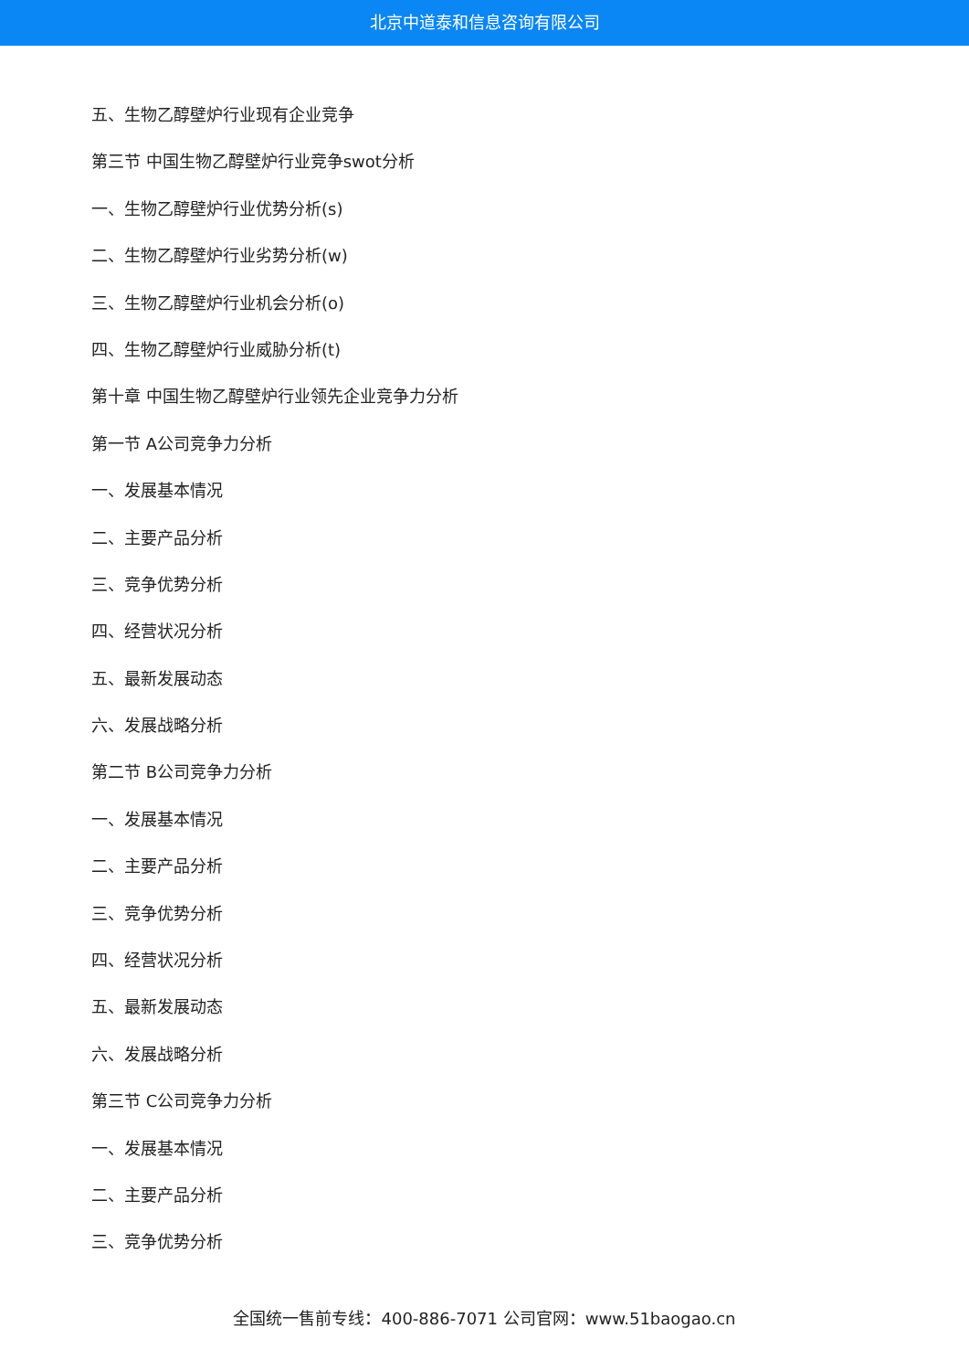北京中道泰和信息咨询有限公司
五、生物乙醇壁炉行业现有企业竞争
第三节 中国生物乙醇壁炉行业竞争swot分析
一、生物乙醇壁炉行业优势分析(s)
二、生物乙醇壁炉行业劣势分析(w)
三、生物乙醇壁炉行业机会分析(o)
四、生物乙醇壁炉行业威胁分析(t)
第十章 中国生物乙醇壁炉行业领先企业竞争力分析
第一节 A公司竞争力分析
一、发展基本情况
二、主要产品分析
三、竞争优势分析
四、经营状况分析
五、最新发展动态
六、发展战略分析
第二节 B公司竞争力分析
一、发展基本情况
二、主要产品分析
三、竞争优势分析
四、经营状况分析
五、最新发展动态
六、发展战略分析
第三节 C公司竞争力分析
一、发展基本情况
二、主要产品分析
三、竞争优势分析
全国统一售前专线：400-886-7071 公司官网：www.51baogao.cn